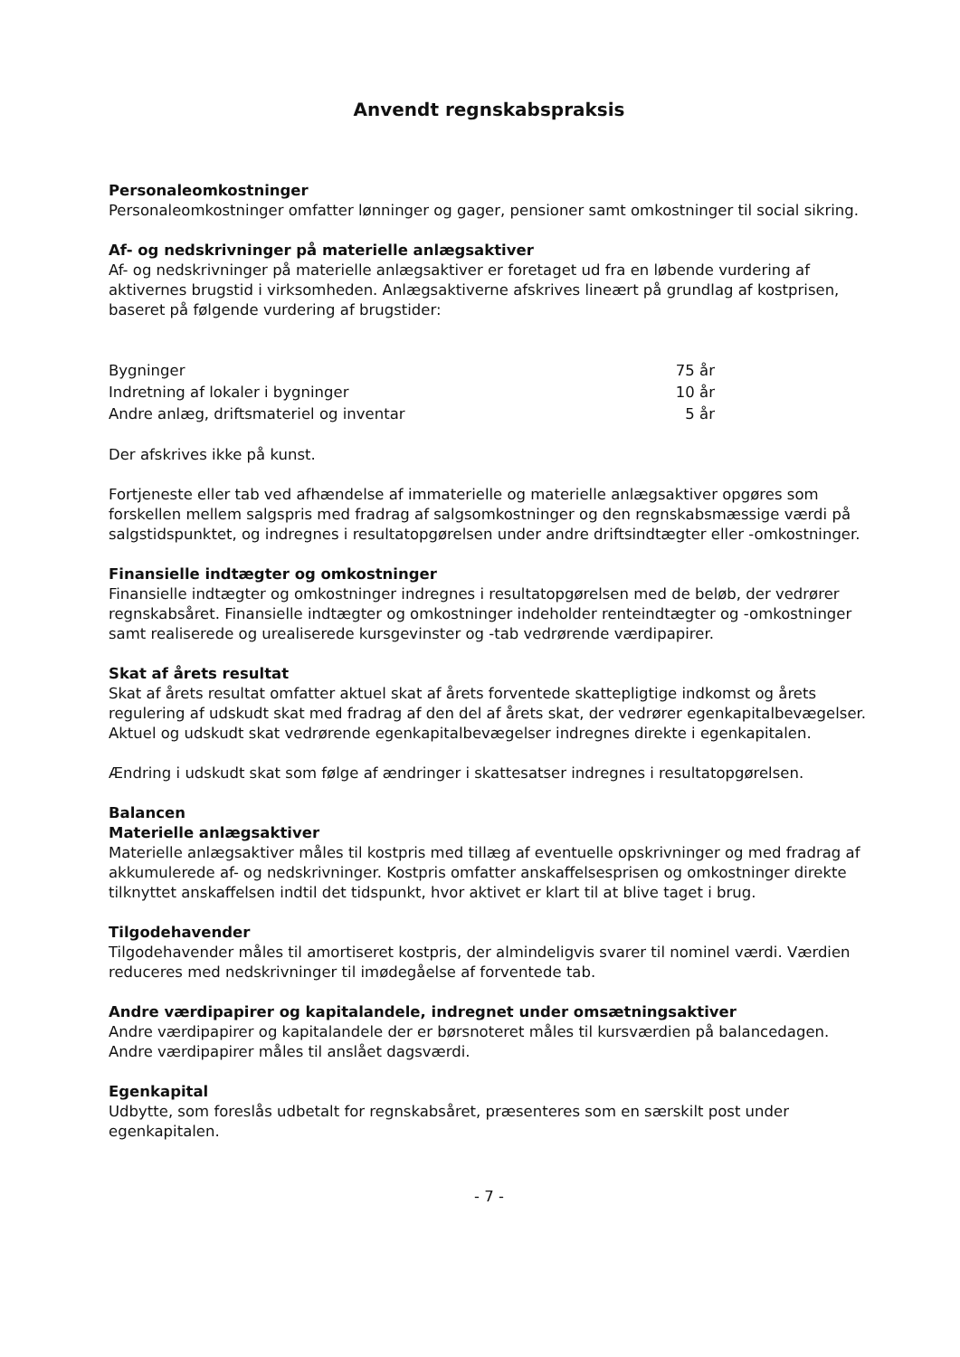Anvendt regnskabspraksis
Personaleomkostninger
Personaleomkostninger omfatter lønninger og gager, pensioner samt omkostninger til social sikring.
Af- og nedskrivninger på materielle anlægsaktiver
Af- og nedskrivninger på materielle anlægsaktiver er foretaget ud fra en løbende vurdering af aktivernes brugstid i virksomheden. Anlægsaktiverne afskrives lineært på grundlag af kostprisen, baseret på følgende vurdering af brugstider:
| Bygninger | 75 år |
| Indretning af lokaler i bygninger | 10 år |
| Andre anlæg, driftsmateriel og inventar | 5 år |
Der afskrives ikke på kunst.
Fortjeneste eller tab ved afhændelse af immaterielle og materielle anlægsaktiver opgøres som forskellen mellem salgspris med fradrag af salgsomkostninger og den regnskabsmæssige værdi på salgstidspunktet, og indregnes i resultatopgørelsen under andre driftsindtægter eller -omkostninger.
Finansielle indtægter og omkostninger
Finansielle indtægter og omkostninger indregnes i resultatopgørelsen med de beløb, der vedrører regnskabsåret. Finansielle indtægter og omkostninger indeholder renteindtægter og -omkostninger samt realiserede og urealiserede kursgevinster og -tab vedrørende værdipapirer.
Skat af årets resultat
Skat af årets resultat omfatter aktuel skat af årets forventede skattepligtige indkomst og årets regulering af udskudt skat med fradrag af den del af årets skat, der vedrører egenkapitalbevægelser. Aktuel og udskudt skat vedrørende egenkapitalbevægelser indregnes direkte i egenkapitalen.
Ændring i udskudt skat som følge af ændringer i skattesatser indregnes i resultatopgørelsen.
Balancen
Materielle anlægsaktiver
Materielle anlægsaktiver måles til kostpris med tillæg af eventuelle opskrivninger og med fradrag af akkumulerede af- og nedskrivninger. Kostpris omfatter anskaffelsesprisen og omkostninger direkte tilknyttet anskaffelsen indtil det tidspunkt, hvor aktivet er klart til at blive taget i brug.
Tilgodehavender
Tilgodehavender måles til amortiseret kostpris, der almindeligvis svarer til nominel værdi. Værdien reduceres med nedskrivninger til imødegåelse af forventede tab.
Andre værdipapirer og kapitalandele, indregnet under omsætningsaktiver
Andre værdipapirer og kapitalandele der er børsnoteret måles til kursværdien på balancedagen. Andre værdipapirer måles til anslået dagsværdi.
Egenkapital
Udbytte, som foreslås udbetalt for regnskabsåret, præsenteres som en særskilt post under egenkapitalen.
- 7 -